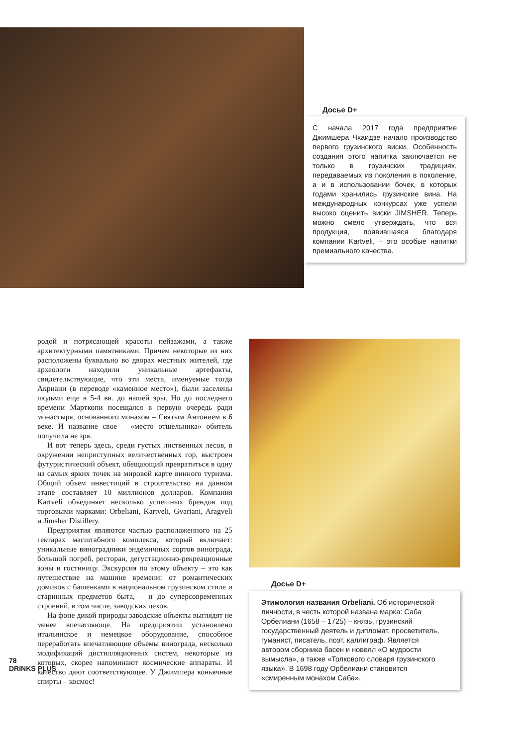Досье D+
С начала 2017 года предприятие Джимшера Чхаидзе начало производство первого грузинского виски. Особенность создания этого напитка заключается не только в грузинских традициях, передаваемых из поколения в поколение, а и в использовании бочек, в которых годами хранились грузинские вина. На международных конкурсах уже успели высоко оценить виски JIMSHER. Теперь можно смело утверждать, что вся продукция, появившаяся благодаря компании Kartveli, – это особые напитки премиального качества.
родой и потрясающей красоты пейзажами, а также архитектурными памятниками. Причем некоторые из них расположены буквально во дворах местных жителей, где археологи находили уникальные артефакты, свидетельствующие, что эти места, именуемые тогда Акриани (в переводе «каменное место»), были заселены людьми еще в 5-4 вв. до нашей эры. Но до последнего времени Марткопи посещался в первую очередь ради монастыря, основанного монахом – Святым Антонием в 6 веке. И название свое – «место отшельника» обитель получила не зря.
И вот теперь здесь, среди густых лиственных лесов, в окружении неприступных величественных гор, выстроен футуристический объект, обещающий превратиться в одну из самых ярких точек на мировой карте винного туризма. Общий объем инвестиций в строительство на данном этапе составляет 10 миллионов долларов. Компания Kartveli объединяет несколько успешных брендов под торговыми марками: Orbeliani, Kartveli, Gvariani, Aragveli и Jimsher Distillery.
Предприятия являются частью расположенного на 25 гектарах масштабного комплекса, который включает: уникальные виноградники эндемичных сортов винограда, большой погреб, ресторан, дегустационно-рекреационные зоны и гостиницу. Экскурсия по этому объекту – это как путешествие на машине времени: от романтических домиков с башенками в национальном грузинском стиле и старинных предметов быта, – и до суперсовременных строений, в том числе, заводских цехов.
На фоне дикой природы заводские объекты выглядят не менее впечатляюще. На предприятии установлено итальянское и немецкое оборудование, способное переработать впечатляющие объемы винограда, несколько модификаций дистилляционных систем, некоторые из которых, скорее напоминают космические аппараты. И качество дают соответствующее. У Джимшера коньячные спирты – космос!
Досье D+
Этимология названия Orbeliani. Об исторической личности, в честь которой названа марка: Саба Орбелиани (1658 – 1725) – князь, грузинский государственный деятель и дипломат, просветитель, гуманист, писатель, поэт, каллиграф. Является автором сборника басен и новелл «О мудрости вымысла», а также «Толкового словаря грузинского языка». В 1698 году Орбелиани становится «смиренным монахом Саба».
78
DRINKS PLUS